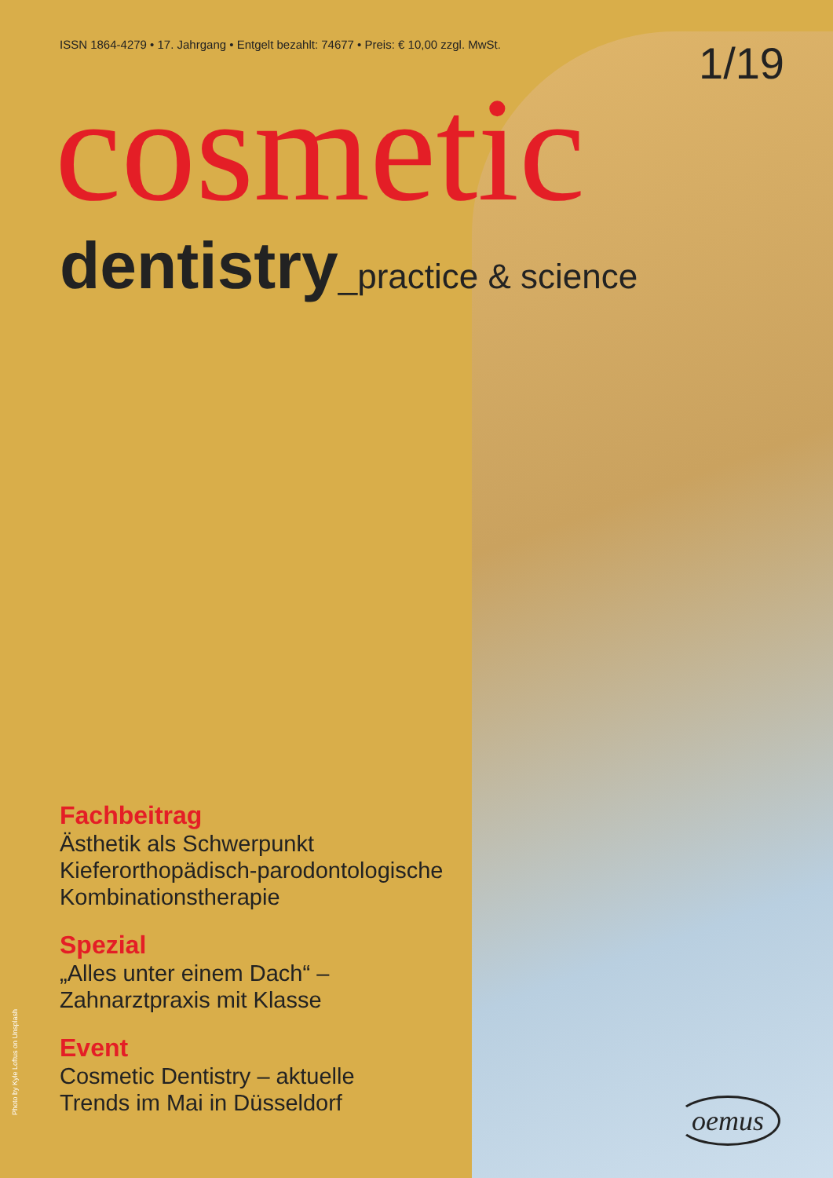ISSN 1864-4279 • 17. Jahrgang • Entgelt bezahlt: 74677 • Preis: € 10,00 zzgl. MwSt.
1/19
cosmetic
dentistry_practice & science
Fachbeitrag
Ästhetik als Schwerpunkt
Kieferorthopädisch-parodontologische Kombinationstherapie
Spezial
„Alles unter einem Dach“ –
Zahnarztpraxis mit Klasse
Event
Cosmetic Dentistry – aktuelle
Trends im Mai in Düsseldorf
Photo by Kyle Loftus on Unsplash
oemus